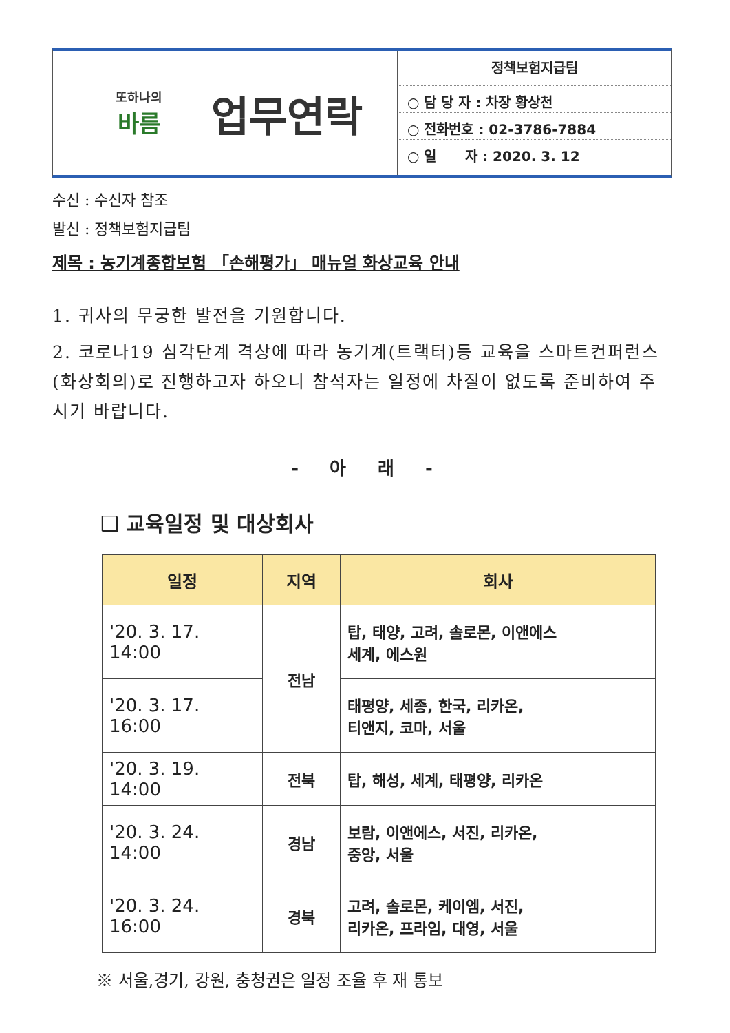또하나의
바름
업무연락
정책보험지급팀
○ 담 당 자 : 차장 황상천
○ 전화번호 : 02-3786-7884
○ 일 자 : 2020. 3. 12
수신 : 수신자 참조
발신 : 정책보험지급팀
제목 : 농기계종합보험 「손해평가」 매뉴얼 화상교육 안내
1. 귀사의 무궁한 발전을 기원합니다.
2. 코로나19 심각단계 격상에 따라 농기계(트랙터)등 교육을 스마트컨퍼런스(화상회의)로 진행하고자 하오니 참석자는 일정에 차질이 없도록 준비하여 주시기 바랍니다.
- 아 래 -
❑ 교육일정 및 대상회사
| 일정 | 지역 | 회사 |
| --- | --- | --- |
| '20. 3. 17. 14:00 | 전남 | 탑, 태양, 고려, 솔로몬, 이앤에스 세계, 에스원 |
| '20. 3. 17. 16:00 | | 태평양, 세종, 한국, 리카온, 티앤지, 코마, 서울 |
| '20. 3. 19. 14:00 | 전북 | 탑, 해성, 세계, 태평양, 리카온 |
| '20. 3. 24. 14:00 | 경남 | 보람, 이앤에스, 서진, 리카온, 중앙, 서울 |
| '20. 3. 24. 16:00 | 경북 | 고려, 솔로몬, 케이엠, 서진, 리카온, 프라임, 대영, 서울 |
※ 서울,경기, 강원, 충청권은 일정 조율 후 재 통보